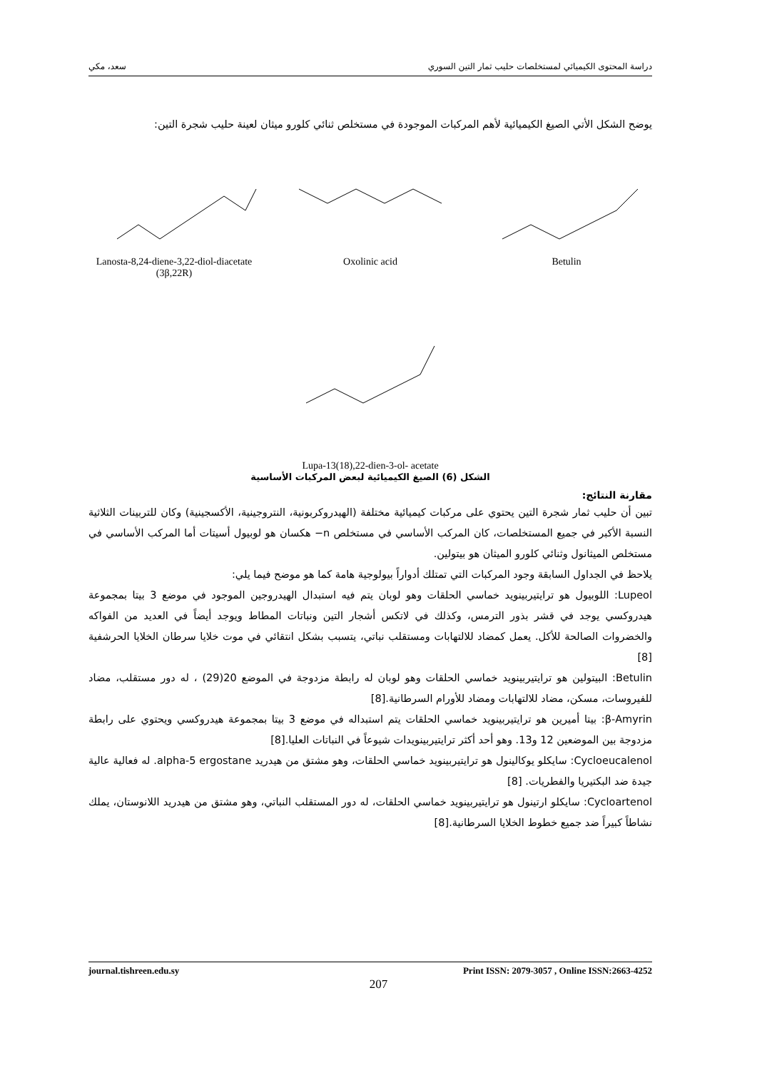دراسة المحتوى الكيميائي لمستخلصات حليب ثمار التين السوري سعد، مكي
يوضح الشكل الأتي الصيغ الكيميائية لأهم المركبات الموجودة في مستخلص ثنائي كلورو ميثان لعينة حليب شجرة التين:
Lanosta-8,24-diene-3,22-diol-diacetate (3β,22R)
Oxolinic acid Betulin
Lupa-13(18),22-dien-3-ol- acetate
الشكل (6) الصيغ الكيميائية لبعض المركبات الأساسية
مقارنة النتائج:
تبين أن حليب ثمار شجرة التين يحتوي على مركبات كيميائية مختلفة (الهيدروكربونية، النتروجينية، الأكسجينية) وكان للتربينات الثلاثية النسبة الأكبر في جميع المستخلصات، كان المركب الأساسي في مستخلص n− هكسان هو لوبيول أسيتات أما المركب الأساسي في مستخلص الميثانول وثنائي كلورو الميثان هو بيتولين.
يلاحظ في الجداول السابقة وجود المركبات التي تمتلك أدواراً بيولوجية هامة كما هو موضح فيما يلي:
Lupeol: اللوبيول هو ترايتيربينويد خماسي الحلقات وهو لوبان يتم فيه استبدال الهيدروجين الموجود في موضع 3 بيتا بمجموعة هيدروكسي يوجد في قشر بذور الترمس، وكذلك في لاتكس أشجار التين ونباتات المطاط ويوجد أيضاً في العديد من الفواكه والخضروات الصالحة للأكل. يعمل كمضاد للالتهابات ومستقلب نباتي، يتسبب بشكل انتقائي في موت خلايا سرطان الخلايا الحرشفية [8]
Betulin: البيتولين هو ترايتيربينويد خماسي الحلقات وهو لوبان له رابطة مزدوجة في الموضع 20(29) ، له دور مستقلب، مضاد للفيروسات، مسكن، مضاد للالتهابات ومضاد للأورام السرطانية.[8]
β-Amyrin: بيتا أميرين هو ترايتيربينويد خماسي الحلقات يتم استبداله في موضع 3 بيتا بمجموعة هيدروكسي ويحتوي على رابطة مزدوجة بين الموضعين 12 و13. وهو أحد أكثر ترايتيربينويدات شيوعاً في النباتات العليا.[8]
Cycloeucalenol: سايكلو يوكالينول هو ترايتيربينويد خماسي الحلقات، وهو مشتق من هيدريد alpha-5 ergostane. له فعالية عالية جيدة ضد البكتيريا والفطريات. [8]
Cycloartenol: سايكلو ارتينول هو ترايتيربينويد خماسي الحلقات، له دور المستقلب النباتي، وهو مشتق من هيدريد اللانوستان، يملك نشاطاً كبيراً ضد جميع خطوط الخلايا السرطانية.[8]
journal.tishreen.edu.sy Print ISSN: 2079-3057 , Online ISSN:2663-4252
207